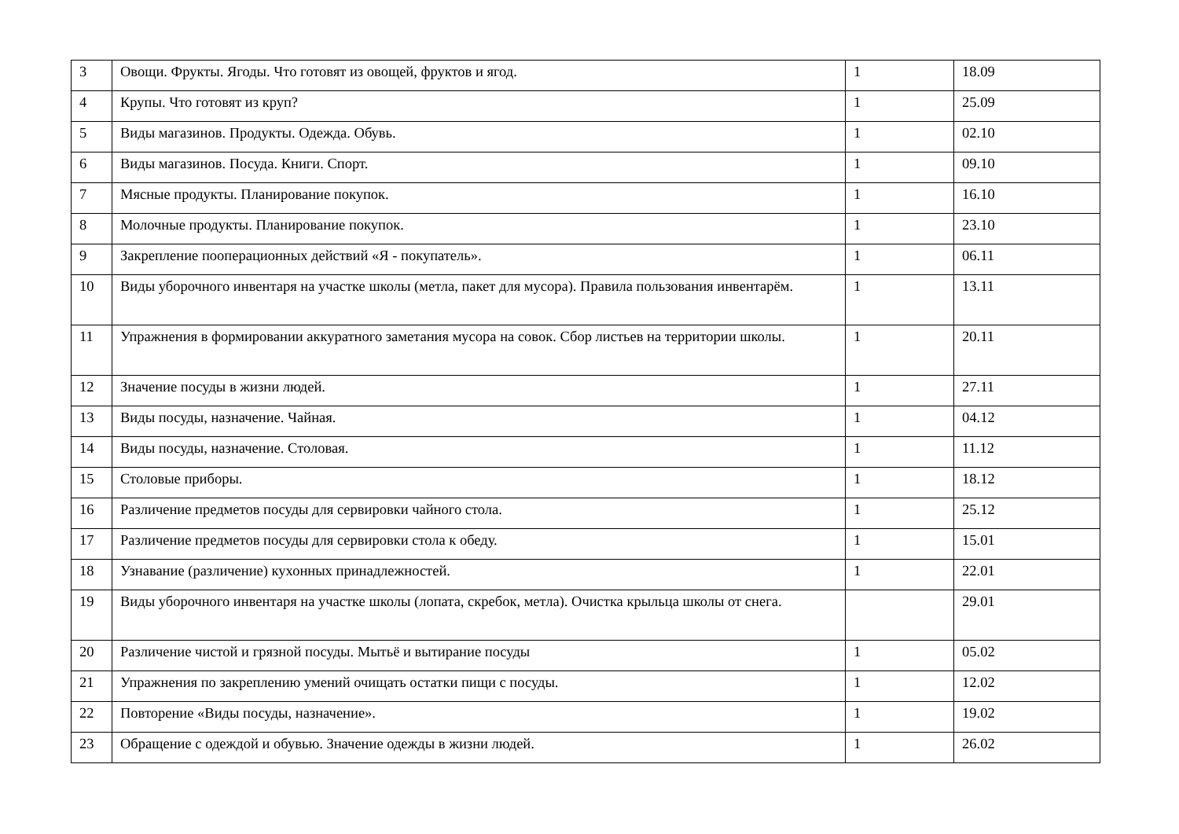| 3 | Овощи. Фрукты. Ягоды. Что готовят из овощей, фруктов и ягод. | 1 | 18.09 |
| 4 | Крупы. Что готовят из круп? | 1 | 25.09 |
| 5 | Виды магазинов. Продукты. Одежда. Обувь. | 1 | 02.10 |
| 6 | Виды магазинов. Посуда. Книги. Спорт. | 1 | 09.10 |
| 7 | Мясные продукты. Планирование покупок. | 1 | 16.10 |
| 8 | Молочные продукты. Планирование покупок. | 1 | 23.10 |
| 9 | Закрепление пооперационных действий «Я - покупатель». | 1 | 06.11 |
| 10 | Виды уборочного инвентаря на участке школы (метла, пакет для мусора). Правила пользования инвентарём. | 1 | 13.11 |
| 11 | Упражнения в формировании аккуратного заметания мусора на совок. Сбор листьев на территории школы. | 1 | 20.11 |
| 12 | Значение посуды в жизни людей. | 1 | 27.11 |
| 13 | Виды посуды, назначение. Чайная. | 1 | 04.12 |
| 14 | Виды посуды, назначение. Столовая. | 1 | 11.12 |
| 15 | Столовые приборы. | 1 | 18.12 |
| 16 | Различение предметов посуды для сервировки чайного стола. | 1 | 25.12 |
| 17 | Различение предметов посуды для сервировки стола к обеду. | 1 | 15.01 |
| 18 | Узнавание (различение) кухонных принадлежностей. | 1 | 22.01 |
| 19 | Виды уборочного инвентаря на участке школы (лопата, скребок, метла). Очистка крыльца школы от снега. | | 29.01 |
| 20 | Различение чистой и грязной посуды. Мытьё и вытирание посуды | 1 | 05.02 |
| 21 | Упражнения по закреплению умений очищать остатки пищи с посуды. | 1 | 12.02 |
| 22 | Повторение «Виды посуды, назначение». | 1 | 19.02 |
| 23 | Обращение с одеждой и обувью. Значение одежды в жизни людей. | 1 | 26.02 |